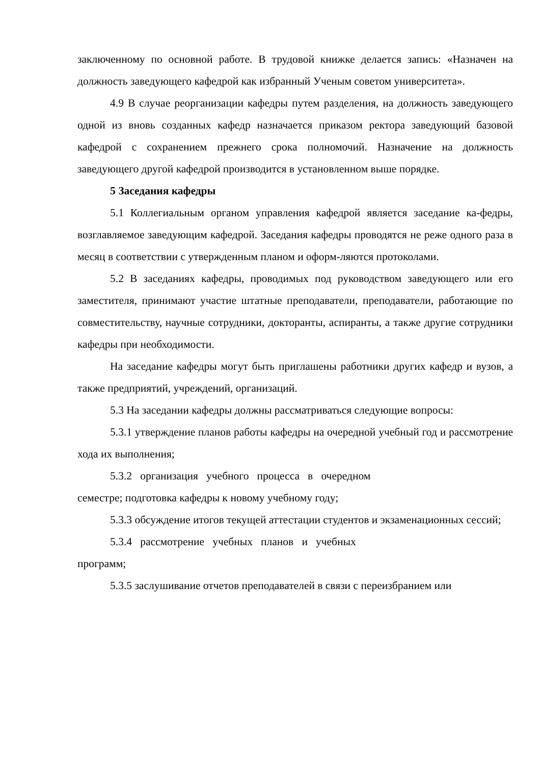заключенному по основной работе. В трудовой книжке делается запись: «Назначен на должность заведующего кафедрой как избранный Ученым советом университета».
4.9 В случае реорганизации кафедры путем разделения, на должность заведующего одной из вновь созданных кафедр назначается приказом ректора заведующий базовой кафедрой с сохранением прежнего срока полномочий. Назначение на должность заведующего другой кафедрой производится в установленном выше порядке.
5 Заседания кафедры
5.1 Коллегиальным органом управления кафедрой является заседание ка-федры, возглавляемое заведующим кафедрой. Заседания кафедры проводятся не реже одного раза в месяц в соответствии с утвержденным планом и оформ-ляются протоколами.
5.2 В заседаниях кафедры, проводимых под руководством заведующего или его заместителя, принимают участие штатные преподаватели, преподаватели, работающие по совместительству, научные сотрудники, докторанты, аспиранты, а также другие сотрудники кафедры при необходимости.
На заседание кафедры могут быть приглашены работники других кафедр и вузов, а также предприятий, учреждений, организаций.
5.3 На заседании кафедры должны рассматриваться следующие вопросы:
5.3.1 утверждение планов работы кафедры на очередной учебный год и рассмотрение хода их выполнения;
5.3.2 организация учебного процесса в очередном
семестре; подготовка кафедры к новому учебному году;
5.3.3 обсуждение итогов текущей аттестации студентов и экзаменационных сессий;
5.3.4 рассмотрение учебных планов и учебных
программ;
5.3.5 заслушивание отчетов преподавателей в связи с переизбранием или